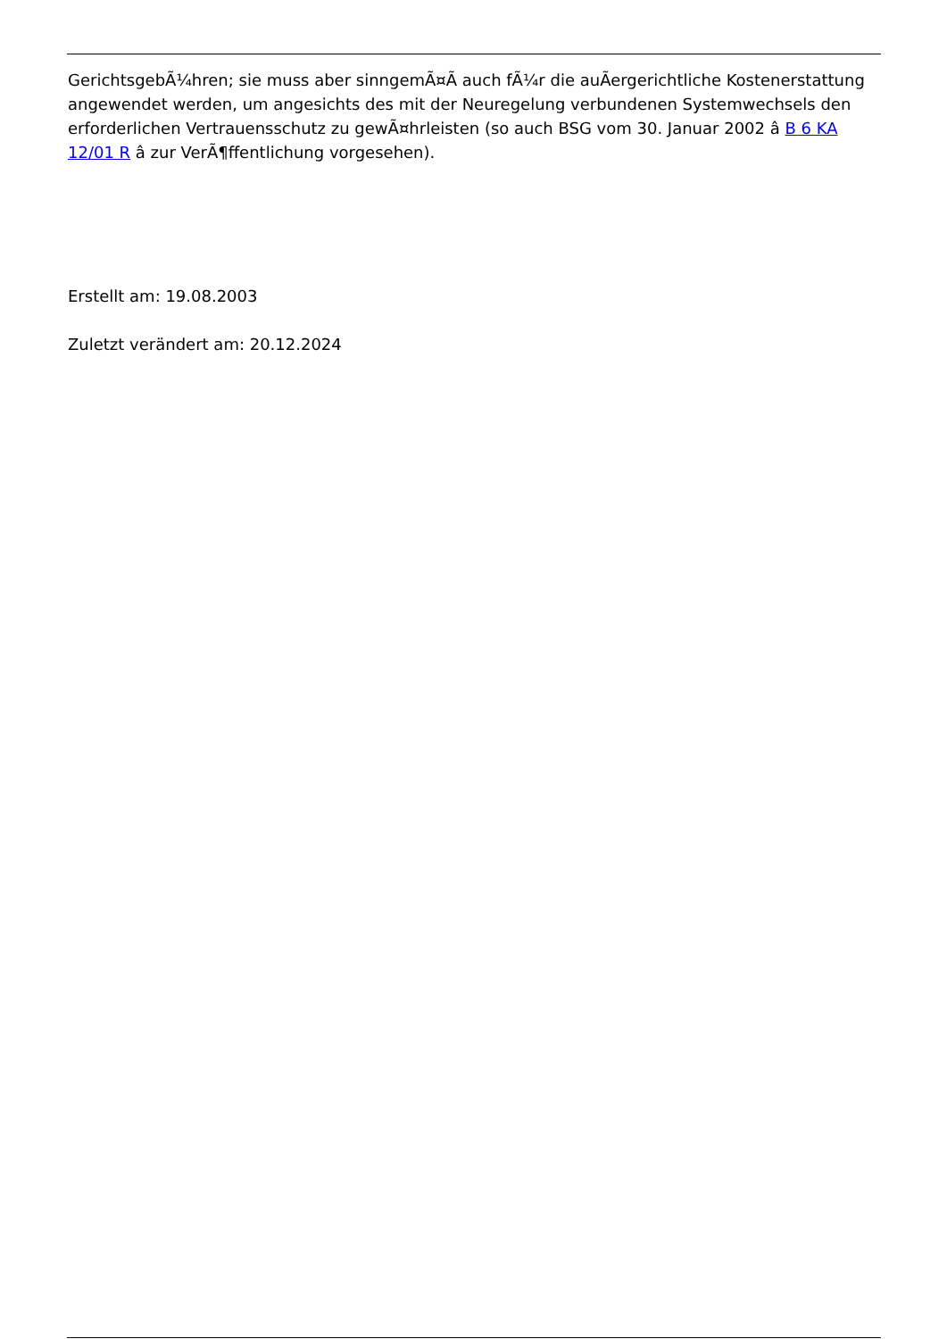GerichtsgebÃ¼hren; sie muss aber sinngemÃ¤Ã auch fÃ¼r die auÃergerichtliche Kostenerstattung angewendet werden, um angesichts des mit der Neuregelung verbundenen Systemwechsels den erforderlichen Vertrauensschutz zu gewÃ¤hrleisten (so auch BSG vom 30. Januar 2002 â B 6 KA 12/01 R â zur VerÃ¶ffentlichung vorgesehen).
Erstellt am: 19.08.2003
Zuletzt verändert am: 20.12.2024